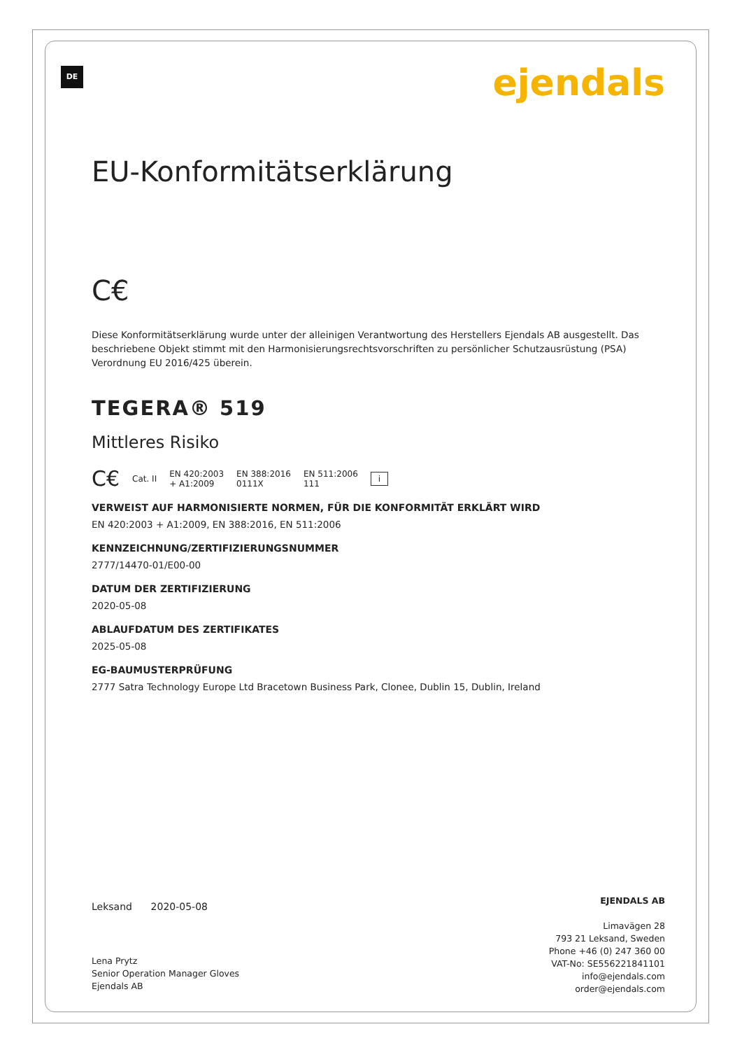DE ejendals
EU-Konformitätserklärung
C€
Diese Konformitätserklärung wurde unter der alleinigen Verantwortung des Herstellers Ejendals AB ausgestellt. Das beschriebene Objekt stimmt mit den Harmonisierungsrechtsvorschriften zu persönlicher Schutzausrüstung (PSA) Verordnung EU 2016/425 überein.
TEGERA® 519
Mittleres Risiko
C€ Cat. II EN 420:2003
+ A1:2009 EN 388:2016
0111X EN 511:2006
111 i
VERWEIST AUF HARMONISIERTE NORMEN, FÜR DIE KONFORMITÄT ERKLÄRT WIRD
EN 420:2003 + A1:2009, EN 388:2016, EN 511:2006
KENNZEICHNUNG/ZERTIFIZIERUNGSNUMMER
2777/14470-01/E00-00
DATUM DER ZERTIFIZIERUNG
2020-05-08
ABLAUFDATUM DES ZERTIFIKATES
2025-05-08
EG-BAUMUSTERPRÜFUNG
2777 Satra Technology Europe Ltd Bracetown Business Park, Clonee, Dublin 15, Dublin, Ireland
Leksand 2020-05-08
Lena Prytz
Senior Operation Manager Gloves
Ejendals AB
EJENDALS AB
Limavägen 28
793 21 Leksand, Sweden
Phone +46 (0) 247 360 00
VAT-No: SE556221841101
info@ejendals.com
order@ejendals.com